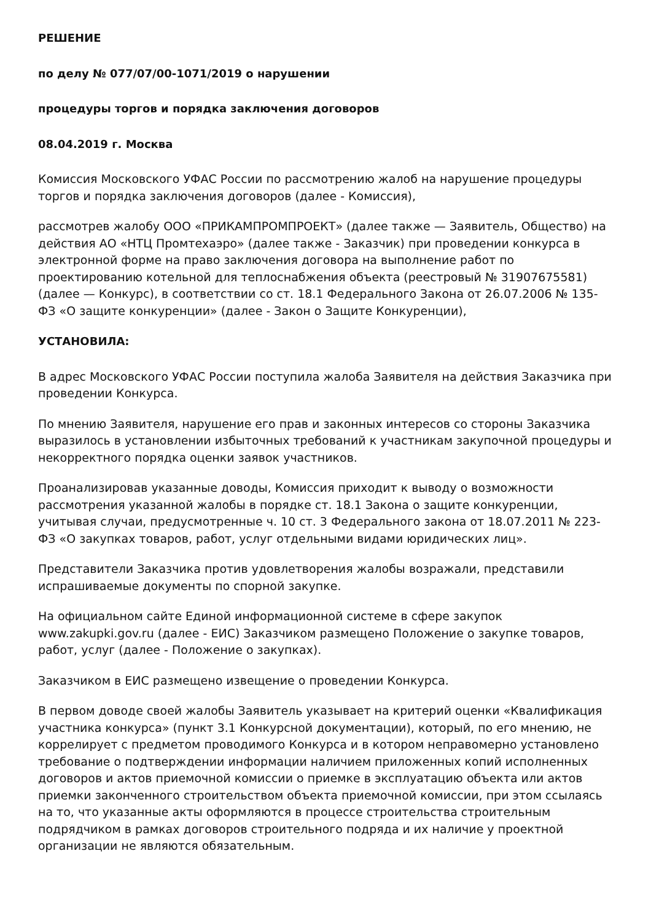РЕШЕНИЕ
по делу № 077/07/00-1071/2019 о нарушении
процедуры торгов и порядка заключения договоров
08.04.2019 г. Москва
Комиссия Московского УФАС России по рассмотрению жалоб на нарушение процедуры торгов и порядка заключения договоров (далее - Комиссия),
рассмотрев жалобу ООО «ПРИКАМПРОМПРОЕКТ» (далее также — Заявитель, Общество) на действия АО «НТЦ Промтехаэро» (далее также - Заказчик) при проведении конкурса в электронной форме на право заключения договора на выполнение работ по проектированию котельной для теплоснабжения объекта (реестровый № 31907675581) (далее — Конкурс), в соответствии со ст. 18.1 Федерального Закона от 26.07.2006 № 135-ФЗ «О защите конкуренции» (далее - Закон о Защите Конкуренции),
УСТАНОВИЛА:
В адрес Московского УФАС России поступила жалоба Заявителя на действия Заказчика при проведении Конкурса.
По мнению Заявителя, нарушение его прав и законных интересов со стороны Заказчика выразилось в установлении избыточных требований к участникам закупочной процедуры и некорректного порядка оценки заявок участников.
Проанализировав указанные доводы, Комиссия приходит к выводу о возможности рассмотрения указанной жалобы в порядке ст. 18.1 Закона о защите конкуренции, учитывая случаи, предусмотренные ч. 10 ст. 3 Федерального закона от 18.07.2011 № 223-ФЗ «О закупках товаров, работ, услуг отдельными видами юридических лиц».
Представители Заказчика против удовлетворения жалобы возражали, представили испрашиваемые документы по спорной закупке.
На официальном сайте Единой информационной системе в сфере закупок www.zakupki.gov.ru (далее - ЕИС) Заказчиком размещено Положение о закупке товаров, работ, услуг (далее - Положение о закупках).
Заказчиком в ЕИС размещено извещение о проведении Конкурса.
В первом доводе своей жалобы Заявитель указывает на критерий оценки «Квалификация участника конкурса» (пункт 3.1 Конкурсной документации), который, по его мнению, не коррелирует с предметом проводимого Конкурса и в котором неправомерно установлено требование о подтверждении информации наличием приложенных копий исполненных договоров и актов приемочной комиссии о приемке в эксплуатацию объекта или актов приемки законченного строительством объекта приемочной комиссии, при этом ссылаясь на то, что указанные акты оформляются в процессе строительства строительным подрядчиком в рамках договоров строительного подряда и их наличие у проектной организации не являются обязательным.